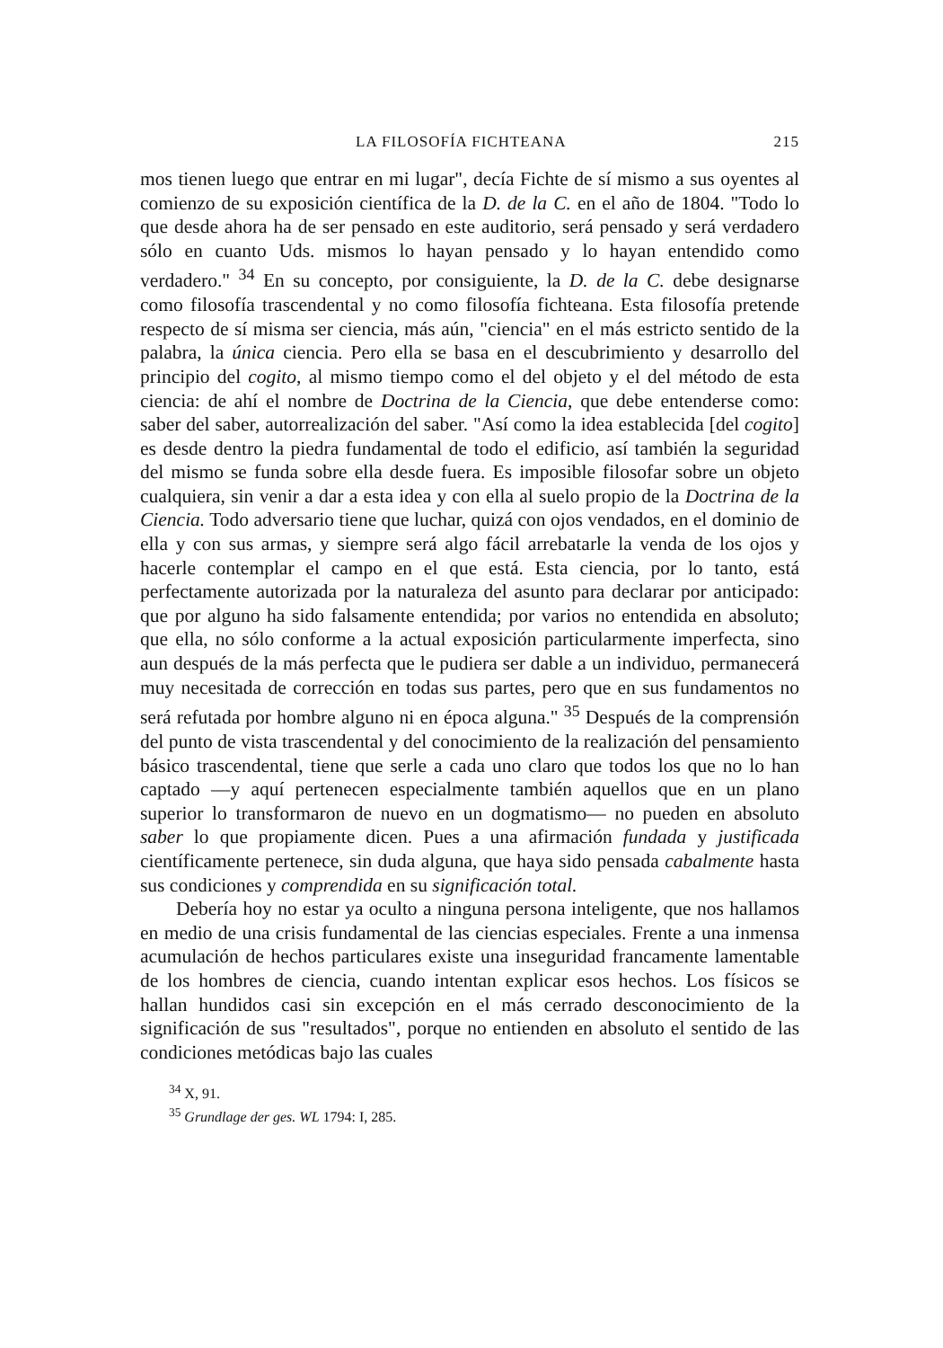LA FILOSOFÍA FICHTEANA 215
mos tienen luego que entrar en mi lugar", decía Fichte de sí mismo a sus oyentes al comienzo de su exposición científica de la D. de la C. en el año de 1804. "Todo lo que desde ahora ha de ser pensado en este auditorio, será pensado y será verdadero sólo en cuanto Uds. mismos lo hayan pensado y lo hayan entendido como verdadero." <sup>34</sup> En su concepto, por consiguiente, la D. de la C. debe designarse como filosofía trascendental y no como filosofía fichteana. Esta filosofía pretende respecto de sí misma ser ciencia, más aún, "ciencia" en el más estricto sentido de la palabra, la única ciencia. Pero ella se basa en el descubrimiento y desarrollo del principio del cogito, al mismo tiempo como el del objeto y el del método de esta ciencia: de ahí el nombre de Doctrina de la Ciencia, que debe entenderse como: saber del saber, autorrealización del saber. "Así como la idea establecida [del cogito] es desde dentro la piedra fundamental de todo el edificio, así también la seguridad del mismo se funda sobre ella desde fuera. Es imposible filosofar sobre un objeto cualquiera, sin venir a dar a esta idea y con ella al suelo propio de la Doctrina de la Ciencia. Todo adversario tiene que luchar, quizá con ojos vendados, en el dominio de ella y con sus armas, y siempre será algo fácil arrebatarle la venda de los ojos y hacerle contemplar el campo en el que está. Esta ciencia, por lo tanto, está perfectamente autorizada por la naturaleza del asunto para declarar por anticipado: que por alguno ha sido falsamente entendida; por varios no entendida en absoluto; que ella, no sólo conforme a la actual exposición particularmente imperfecta, sino aun después de la más perfecta que le pudiera ser dable a un individuo, permanecerá muy necesitada de corrección en todas sus partes, pero que en sus fundamentos no será refutada por hombre alguno ni en época alguna." <sup>35</sup> Después de la comprensión del punto de vista trascendental y del conocimiento de la realización del pensamiento básico trascendental, tiene que serle a cada uno claro que todos los que no lo han captado —y aquí pertenecen especialmente también aquellos que en un plano superior lo transformaron de nuevo en un dogmatismo— no pueden en absoluto saber lo que propiamente dicen. Pues a una afirmación fundada y justificada científicamente pertenece, sin duda alguna, que haya sido pensada cabalmente hasta sus condiciones y comprendida en su significación total.
Debería hoy no estar ya oculto a ninguna persona inteligente, que nos hallamos en medio de una crisis fundamental de las ciencias especiales. Frente a una inmensa acumulación de hechos particulares existe una inseguridad francamente lamentable de los hombres de ciencia, cuando intentan explicar esos hechos. Los físicos se hallan hundidos casi sin excepción en el más cerrado desconocimiento de la significación de sus "resultados", porque no entienden en absoluto el sentido de las condiciones metódicas bajo las cuales
<sup>34</sup> X, 91.
<sup>35</sup> Grundlage der ges. WL 1794: I, 285.